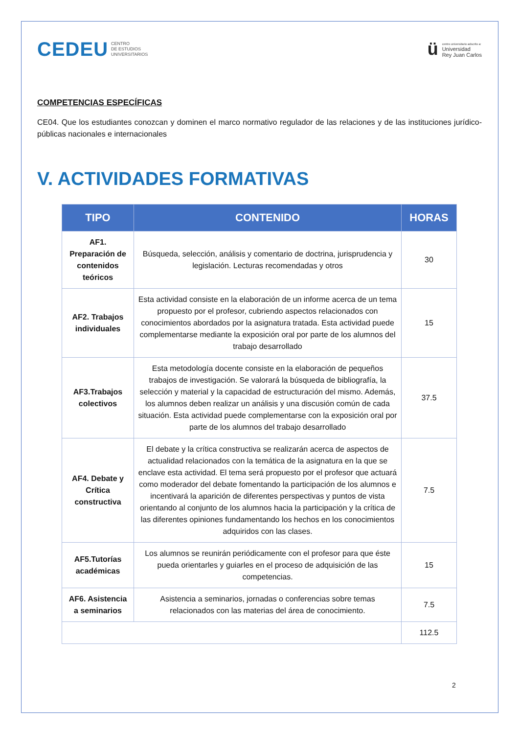CEDEU CENTRO
DE ESTUDIOS
UNIVERSITARIOS
ü
centro universitario adscrito a:
Universidad
Rey Juan Carlos
COMPETENCIAS ESPECÍFICAS
CE04. Que los estudiantes conozcan y dominen el marco normativo regulador de las relaciones y de las instituciones jurídico-públicas nacionales e internacionales
V. ACTIVIDADES FORMATIVAS
| TIPO | CONTENIDO | HORAS |
| --- | --- | --- |
| AF1. Preparación de contenidos teóricos | Búsqueda, selección, análisis y comentario de doctrina, jurisprudencia y legislación. Lecturas recomendadas y otros | 30 |
| AF2. Trabajos individuales | Esta actividad consiste en la elaboración de un informe acerca de un tema propuesto por el profesor, cubriendo aspectos relacionados con conocimientos abordados por la asignatura tratada. Esta actividad puede complementarse mediante la exposición oral por parte de los alumnos del trabajo desarrollado | 15 |
| AF3.Trabajos colectivos | Esta metodología docente consiste en la elaboración de pequeños trabajos de investigación. Se valorará la búsqueda de bibliografía, la selección y material y la capacidad de estructuración del mismo. Además, los alumnos deben realizar un análisis y una discusión común de cada situación. Esta actividad puede complementarse con la exposición oral por parte de los alumnos del trabajo desarrollado | 37.5 |
| AF4. Debate y Crítica constructiva | El debate y la crítica constructiva se realizarán acerca de aspectos de actualidad relacionados con la temática de la asignatura en la que se enclave esta actividad. El tema será propuesto por el profesor que actuará como moderador del debate fomentando la participación de los alumnos e incentivará la aparición de diferentes perspectivas y puntos de vista orientando al conjunto de los alumnos hacia la participación y la crítica de las diferentes opiniones fundamentando los hechos en los conocimientos adquiridos con las clases. | 7.5 |
| AF5.Tutorías académicas | Los alumnos se reunirán periódicamente con el profesor para que éste pueda orientarles y guiarles en el proceso de adquisición de las competencias. | 15 |
| AF6. Asistencia a seminarios | Asistencia a seminarios, jornadas o conferencias sobre temas relacionados con las materias del área de conocimiento. | 7.5 |
| | | 112.5 |
2